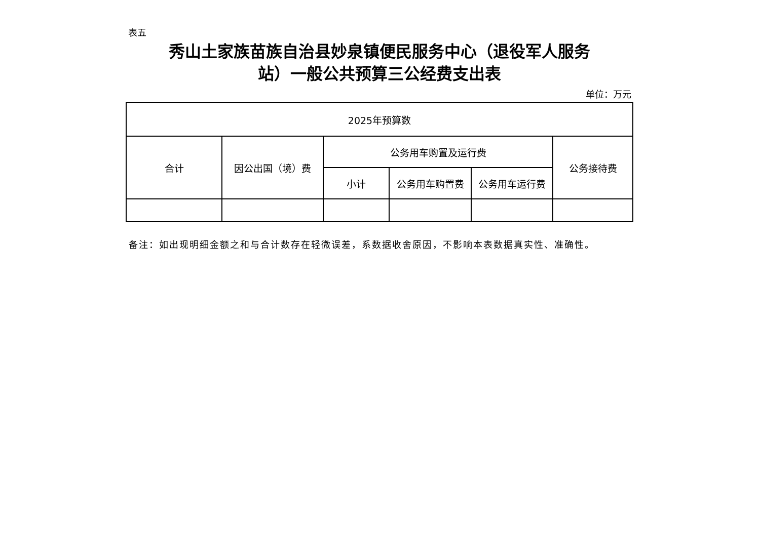表五
秀山土家族苗族自治县妙泉镇便民服务中心（退役军人服务
站）一般公共预算三公经费支出表
单位：万元
| 2025年预算数 | | | | | |
| --- | --- | --- | --- | --- | --- |
| 合计 | 因公出国（境）费 | 公务用车购置及运行费 | | | 公务接待费 |
| | | 小计 | 公务用车购置费 | 公务用车运行费 | |
备注：如出现明细金额之和与合计数存在轻微误差，系数据收舍原因，不影响本表数据真实性、准确性。